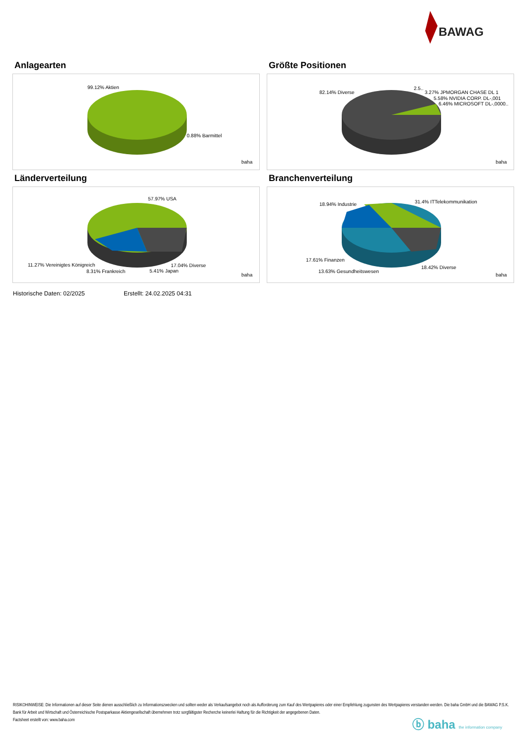BAWAG
Anlagearten
99.12% Aktien
0.88% Barmittel
baha
Größte Positionen
82.14% Diverse
2.5..
3.27% JPMORGAN CHASE DL 1
5.58% NVIDIA CORP. DL-,001
6.46% MICROSOFT DL-,0000..
baha
Länderverteilung
57.97% USA
11.27% Vereinigtes Königreich
8.31% Frankreich
5.41% Japan
17.04% Diverse
baha
Branchenverteilung
18.94% Industrie
31.4% ITTelekommunikation
17.61% Finanzen
13.63% Gesundheitswesen
18.42% Diverse
baha
Historische Daten: 02/2025 Erstellt: 24.02.2025 04:31
RISIKOHINWEISE: Die Informationen auf dieser Seite dienen ausschließlich zu Informationszwecken und sollten weder als Verkaufsangebot noch als Aufforderung zum Kauf des Wertpapieres oder einer Empfehlung zugunsten des Wertpapieres verstanden werden. Die baha GmbH und die BAWAG P.S.K. Bank für Arbeit und Wirtschaft und Österreichische Postsparkasse Aktiengesellschaft übernehmen trotz sorgfältigster Recherche keinerlei Haftung für die Richtigkeit der angegebenen Daten.
Factsheet erstellt von: www.baha.com
ⓑ baha the information company